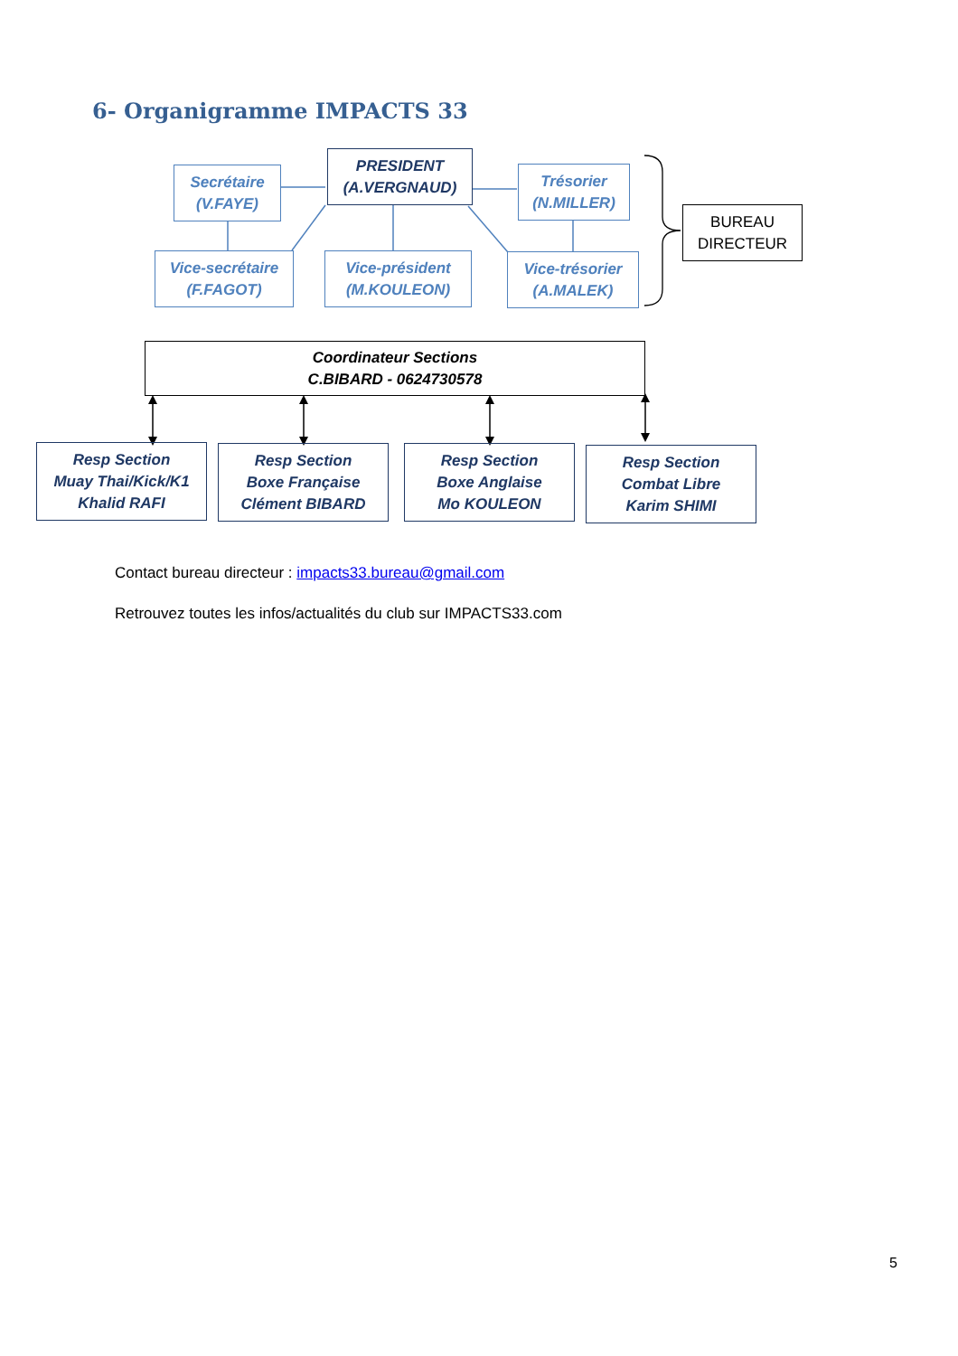6- Organigramme IMPACTS 33
Secrétaire
(V.FAYE)
PRESIDENT
(A.VERGNAUD)
Trésorier
(N.MILLER)
BUREAU
DIRECTEUR
Vice-secrétaire
(F.FAGOT)
Vice-président
(M.KOULEON)
Vice-trésorier
(A.MALEK)
Coordinateur Sections
C.BIBARD - 0624730578
Resp Section
Muay Thai/Kick/K1
Khalid RAFI
Resp Section
Boxe Française
Clément BIBARD
Resp Section
Boxe Anglaise
Mo KOULEON
Resp Section
Combat Libre
Karim SHIMI
Contact bureau directeur : impacts33.bureau@gmail.com
Retrouvez toutes les infos/actualités du club sur IMPACTS33.com
5